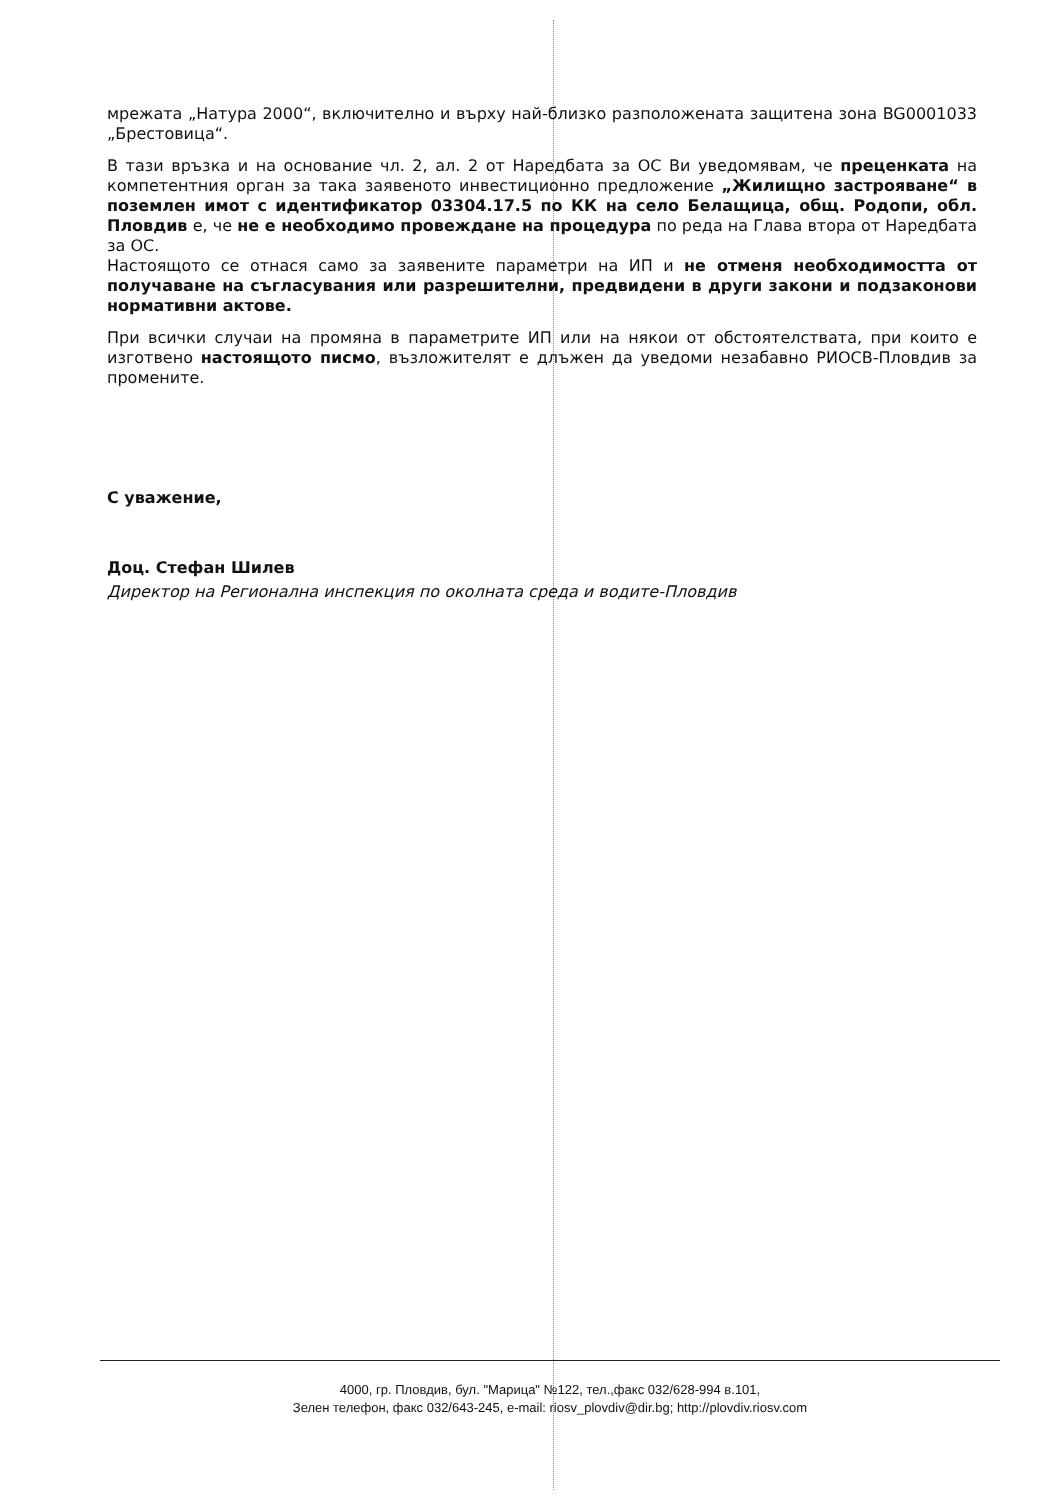мрежата „Натура 2000“, включително и върху най-близко разположената защитена зона BG0001033 „Брестовица“.
В тази връзка и на основание чл. 2, ал. 2 от Наредбата за ОС Ви уведомявам, че преценката на компетентния орган за така заявеното инвестиционно предложение „Жилищно застрояване“ в поземлен имот с идентификатор 03304.17.5 по КК на село Белащица, общ. Родопи, обл. Пловдив е, че не е необходимо провеждане на процедура по реда на Глава втора от Наредбата за ОС.
Настоящото се отнася само за заявените параметри на ИП и не отменя необходимостта от получаване на съгласувания или разрешителни, предвидени в други закони и подзаконови нормативни актове.
При всички случаи на промяна в параметрите ИП или на някои от обстоятелствата, при които е изготвено настоящото писмо, възложителят е длъжен да уведоми незабавно РИОСВ-Пловдив за промените.
С уважение,
Доц. Стефан Шилев
Директор на Регионална инспекция по околната среда и водите-Пловдив
4000, гр. Пловдив, бул. "Марица" №122, тел.,факс 032/628-994 в.101,
Зелен телефон, факс 032/643-245, e-mail: riosv_plovdiv@dir.bg; http://plovdiv.riosv.com